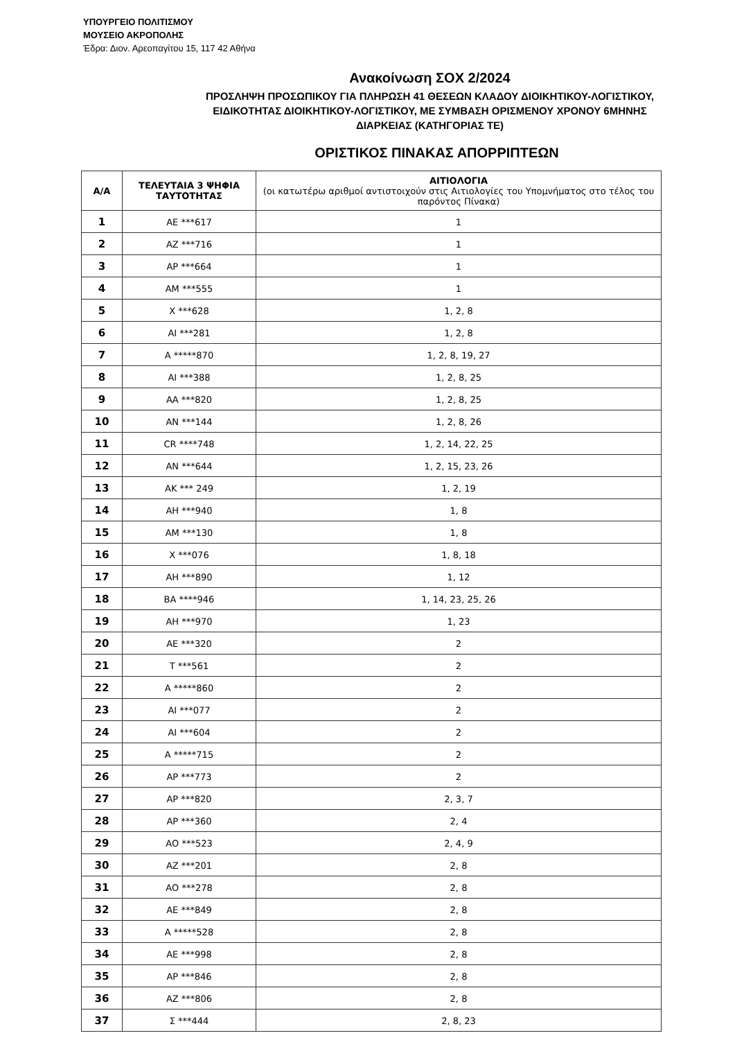ΥΠΟΥΡΓΕΙΟ ΠΟΛΙΤΙΣΜΟΥ
ΜΟΥΣΕΙΟ ΑΚΡΟΠΟΛΗΣ
Έδρα: Διον. Αρεοπαγίτου 15, 117 42 Αθήνα
Ανακοίνωση ΣΟΧ 2/2024
ΠΡΟΣΛΗΨΗ ΠΡΟΣΩΠΙΚΟΥ ΓΙΑ ΠΛΗΡΩΣΗ 41 ΘΕΣΕΩΝ ΚΛΑΔΟΥ ΔΙΟΙΚΗΤΙΚΟΥ-ΛΟΓΙΣΤΙΚΟΥ,
ΕΙΔΙΚΟΤΗΤΑΣ ΔΙΟΙΚΗΤΙΚΟΥ-ΛΟΓΙΣΤΙΚΟΥ, ΜΕ ΣΥΜΒΑΣΗ ΟΡΙΣΜΕΝΟΥ ΧΡΟΝΟΥ 6ΜΗΝΗΣ
ΔΙΑΡΚΕΙΑΣ (ΚΑΤΗΓΟΡΙΑΣ ΤΕ)
ΟΡΙΣΤΙΚΟΣ ΠΙΝΑΚΑΣ ΑΠΟΡΡΙΠΤΕΩΝ
| Α/Α | ΤΕΛΕΥΤΑΙΑ 3 ΨΗΦΙΑ ΤΑΥΤΟΤΗΤΑΣ | ΑΙΤΙΟΛΟΓΙΑ (οι κατωτέρω αριθμοί αντιστοιχούν στις Αιτιολογίες του Υπομνήματος στο τέλος του παρόντος Πίνακα) |
| --- | --- | --- |
| 1 | ΑΕ ***617 | 1 |
| 2 | ΑΖ ***716 | 1 |
| 3 | ΑΡ ***664 | 1 |
| 4 | ΑΜ ***555 | 1 |
| 5 | Χ ***628 | 1, 2, 8 |
| 6 | ΑΙ ***281 | 1, 2, 8 |
| 7 | Α *****870 | 1, 2, 8, 19, 27 |
| 8 | ΑΙ ***388 | 1, 2, 8, 25 |
| 9 | ΑΑ ***820 | 1, 2, 8, 25 |
| 10 | ΑΝ ***144 | 1, 2, 8, 26 |
| 11 | CR ****748 | 1, 2, 14, 22, 25 |
| 12 | ΑΝ ***644 | 1, 2, 15, 23, 26 |
| 13 | ΑΚ *** 249 | 1, 2, 19 |
| 14 | ΑΗ ***940 | 1, 8 |
| 15 | ΑΜ ***130 | 1, 8 |
| 16 | Χ ***076 | 1, 8, 18 |
| 17 | ΑΗ ***890 | 1, 12 |
| 18 | ΒΑ ****946 | 1, 14, 23, 25, 26 |
| 19 | ΑΗ ***970 | 1, 23 |
| 20 | ΑΕ ***320 | 2 |
| 21 | Τ ***561 | 2 |
| 22 | Α *****860 | 2 |
| 23 | ΑΙ ***077 | 2 |
| 24 | ΑΙ ***604 | 2 |
| 25 | Α *****715 | 2 |
| 26 | ΑΡ ***773 | 2 |
| 27 | ΑΡ ***820 | 2, 3, 7 |
| 28 | ΑΡ ***360 | 2, 4 |
| 29 | ΑΟ ***523 | 2, 4, 9 |
| 30 | ΑΖ ***201 | 2, 8 |
| 31 | ΑΟ ***278 | 2, 8 |
| 32 | ΑΕ ***849 | 2, 8 |
| 33 | Α *****528 | 2, 8 |
| 34 | ΑΕ ***998 | 2, 8 |
| 35 | ΑΡ ***846 | 2, 8 |
| 36 | ΑΖ ***806 | 2, 8 |
| 37 | Σ ***444 | 2, 8, 23 |